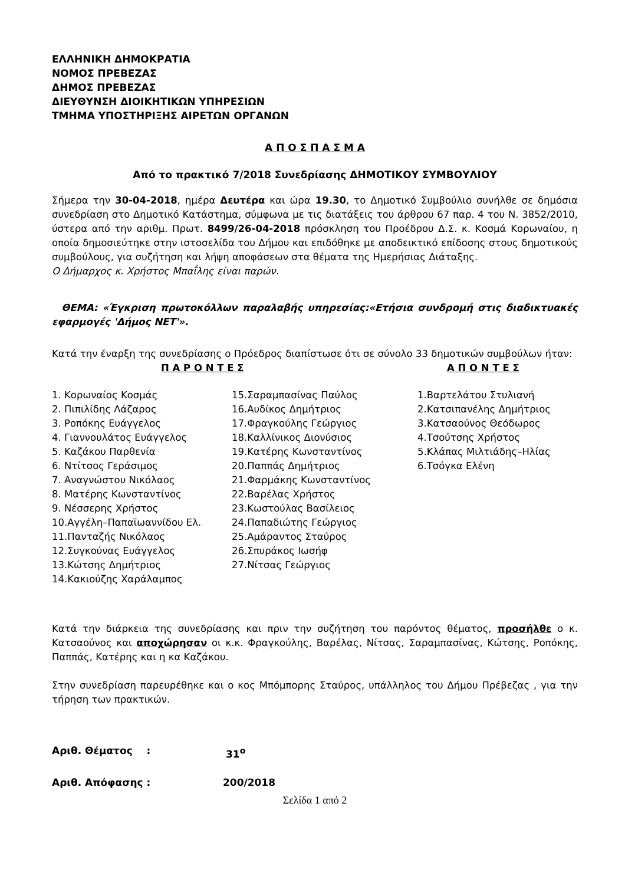ΕΛΛΗΝΙΚΗ ΔΗΜΟΚΡΑΤΙΑ
ΝΟΜΟΣ ΠΡΕΒΕΖΑΣ
ΔΗΜΟΣ ΠΡΕΒΕΖΑΣ
ΔΙΕΥΘΥΝΣΗ ΔΙΟΙΚΗΤΙΚΩΝ ΥΠΗΡΕΣΙΩΝ
ΤΜΗΜΑ ΥΠΟΣΤΗΡΙΞΗΣ ΑΙΡΕΤΩΝ ΟΡΓΑΝΩΝ
Α Π Ο Σ Π Α Σ Μ Α
Από το πρακτικό 7/2018 Συνεδρίασης ΔΗΜΟΤΙΚΟΥ ΣΥΜΒΟΥΛΙΟΥ
Σήμερα την 30-04-2018, ημέρα Δευτέρα και ώρα 19.30, το Δημοτικό Συμβούλιο συνήλθε σε δημόσια συνεδρίαση στο Δημοτικό Κατάστημα, σύμφωνα με τις διατάξεις του άρθρου 67 παρ. 4 του Ν. 3852/2010, ύστερα από την αριθμ. Πρωτ. 8499/26-04-2018 πρόσκληση του Προέδρου Δ.Σ. κ. Κοσμά Κορωναίου, η οποία δημοσιεύτηκε στην ιστοσελίδα του Δήμου και επιδόθηκε με αποδεικτικό επίδοσης στους δημοτικούς συμβούλους, για συζήτηση και λήψη αποφάσεων στα θέματα της Ημερήσιας Διάταξης.
Ο Δήμαρχος κ. Χρήστος Μπαΐλης είναι παρών.
ΘΕΜΑ: «Έγκριση πρωτοκόλλων παραλαβής υπηρεσίας:«Ετήσια συνδρομή στις διαδικτυακές εφαρμογές 'Δήμος ΝΕΤ'».
Κατά την έναρξη της συνεδρίασης ο Πρόεδρος διαπίστωσε ότι σε σύνολο 33 δημοτικών συμβούλων ήταν:
Π Α Ρ Ο Ν Τ Ε Σ
Α Π Ο Ν Τ Ε Σ
1. Κορωναίος Κοσμάς
2. Πιπιλίδης Λάζαρος
3. Ροπόκης Ευάγγελος
4. Γιαννουλάτος Ευάγγελος
5. Καζάκου Παρθενία
6. Ντίτσος Γεράσιμος
7. Αναγνώστου Νικόλαος
8. Ματέρης Κωνσταντίνος
9. Νέσσερης Χρήστος
10.Αγγέλη–Παπαϊωαννίδου Ελ.
11.Πανταζής Νικόλαος
12.Συγκούνας Ευάγγελος
13.Κώτσης Δημήτριος
14.Κακιούζης Χαράλαμπος
15.Σαραμπασίνας Παύλος
16.Αυδίκος Δημήτριος
17.Φραγκούλης Γεώργιος
18.Καλλίνικος Διονύσιος
19.Κατέρης Κωνσταντίνος
20.Παππάς Δημήτριος
21.Φαρμάκης Κωνσταντίνος
22.Βαρέλας Χρήστος
23.Κωστούλας Βασίλειος
24.Παπαδιώτης Γεώργιος
25.Αμάραντος Σταύρος
26.Σπυράκος Ιωσήφ
27.Νίτσας Γεώργιος
1.Βαρτελάτου Στυλιανή
2.Κατσιπανέλης Δημήτριος
3.Κατσαούνος Θεόδωρος
4.Τσούτσης Χρήστος
5.Κλάπας Μιλτιάδης–Ηλίας
6.Τσόγκα Ελένη
Κατά την διάρκεια της συνεδρίασης και πριν την συζήτηση του παρόντος θέματος, προσήλθε ο κ. Κατσαούνος και αποχώρησαν οι κ.κ. Φραγκούλης, Βαρέλας, Νίτσας, Σαραμπασίνας, Κώτσης, Ροπόκης, Παππάς, Κατέρης και η κα Καζάκου.
Στην συνεδρίαση παρευρέθηκε και ο κος Μπόμπορης Σταύρος, υπάλληλος του Δήμου Πρέβεζας , για την τήρηση των πρακτικών.
Αριθ. Θέματος : 31<sup>ο</sup>
Αριθ. Απόφασης : 200/2018
Σελίδα 1 από 2